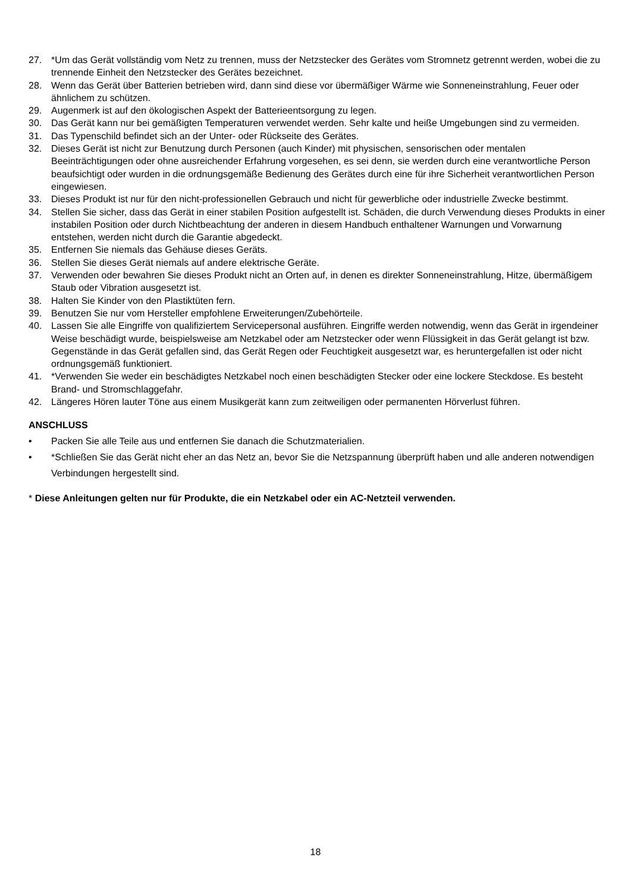27. *Um das Gerät vollständig vom Netz zu trennen, muss der Netzstecker des Gerätes vom Stromnetz getrennt werden, wobei die zu trennende Einheit den Netzstecker des Gerätes bezeichnet.
28. Wenn das Gerät über Batterien betrieben wird, dann sind diese vor übermäßiger Wärme wie Sonneneinstrahlung, Feuer oder ähnlichem zu schützen.
29. Augenmerk ist auf den ökologischen Aspekt der Batterieentsorgung zu legen.
30. Das Gerät kann nur bei gemäßigten Temperaturen verwendet werden. Sehr kalte und heiße Umgebungen sind zu vermeiden.
31. Das Typenschild befindet sich an der Unter- oder Rückseite des Gerätes.
32. Dieses Gerät ist nicht zur Benutzung durch Personen (auch Kinder) mit physischen, sensorischen oder mentalen Beeinträchtigungen oder ohne ausreichender Erfahrung vorgesehen, es sei denn, sie werden durch eine verantwortliche Person beaufsichtigt oder wurden in die ordnungsgemäße Bedienung des Gerätes durch eine für ihre Sicherheit verantwortlichen Person eingewiesen.
33. Dieses Produkt ist nur für den nicht-professionellen Gebrauch und nicht für gewerbliche oder industrielle Zwecke bestimmt.
34. Stellen Sie sicher, dass das Gerät in einer stabilen Position aufgestellt ist. Schäden, die durch Verwendung dieses Produkts in einer instabilen Position oder durch Nichtbeachtung der anderen in diesem Handbuch enthaltener Warnungen und Vorwarnung entstehen, werden nicht durch die Garantie abgedeckt.
35. Entfernen Sie niemals das Gehäuse dieses Geräts.
36. Stellen Sie dieses Gerät niemals auf andere elektrische Geräte.
37. Verwenden oder bewahren Sie dieses Produkt nicht an Orten auf, in denen es direkter Sonneneinstrahlung, Hitze, übermäßigem Staub oder Vibration ausgesetzt ist.
38. Halten Sie Kinder von den Plastiktüten fern.
39. Benutzen Sie nur vom Hersteller empfohlene Erweiterungen/Zubehörteile.
40. Lassen Sie alle Eingriffe von qualifiziertem Servicepersonal ausführen. Eingriffe werden notwendig, wenn das Gerät in irgendeiner Weise beschädigt wurde, beispielsweise am Netzkabel oder am Netzstecker oder wenn Flüssigkeit in das Gerät gelangt ist bzw. Gegenstände in das Gerät gefallen sind, das Gerät Regen oder Feuchtigkeit ausgesetzt war, es heruntergefallen ist oder nicht ordnungsgemäß funktioniert.
41. *Verwenden Sie weder ein beschädigtes Netzkabel noch einen beschädigten Stecker oder eine lockere Steckdose. Es besteht Brand- und Stromschlaggefahr.
42. Längeres Hören lauter Töne aus einem Musikgerät kann zum zeitweiligen oder permanenten Hörverlust führen.
ANSCHLUSS
• Packen Sie alle Teile aus und entfernen Sie danach die Schutzmaterialien.
• *Schließen Sie das Gerät nicht eher an das Netz an, bevor Sie die Netzspannung überprüft haben und alle anderen notwendigen Verbindungen hergestellt sind.
* Diese Anleitungen gelten nur für Produkte, die ein Netzkabel oder ein AC-Netzteil verwenden.
18